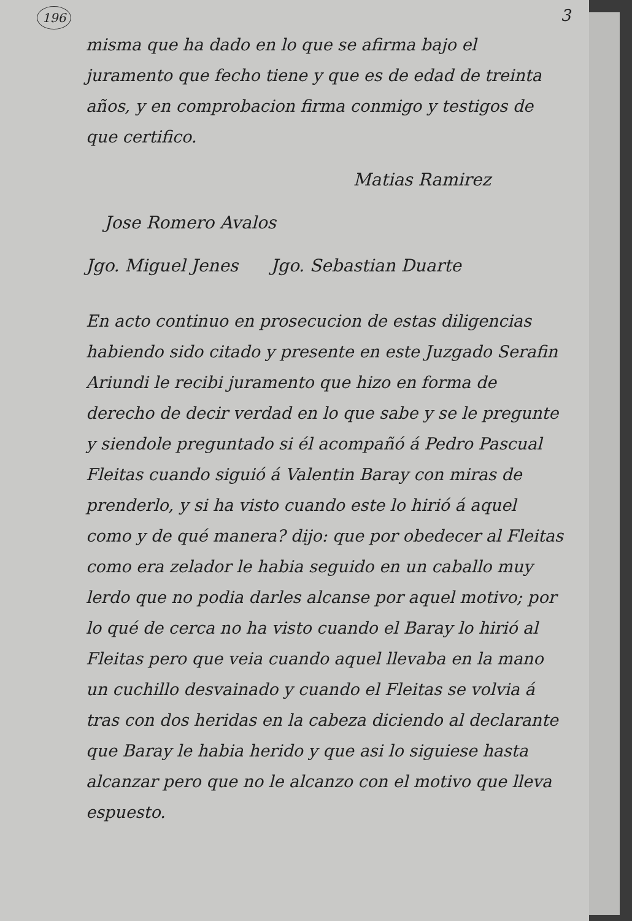196 3
misma que ha dado en lo que se afirma bajo el juramento que fecho tiene y que es de edad de treinta años, y en comprobacion firma conmigo y testigos de que certifico.
Matias Ramirez
Jose Romero Avalos
Jgo. Miguel Jenes Jgo. Sebastian Duarte
En acto continuo en prosecucion de estas diligencias habiendo sido citado y presente en este Juzgado Serafin Ariundi le recibi juramento que hizo en forma de derecho de decir verdad en lo que sabe y se le pregunte y siendole preguntado si él acompañó á Pedro Pascual Fleitas cuando siguió á Valentin Baray con miras de prenderlo, y si ha visto cuando este lo hirió á aquel como y de qué manera? dijo: que por obedecer al Fleitas como era zelador le habia seguido en un caballo muy lerdo que no podia darles alcanse por aquel motivo; por lo qué de cerca no ha visto cuando el Baray lo hirió al Fleitas pero que veia cuando aquel llevaba en la mano un cuchillo desvainado y cuando el Fleitas se volvia á tras con dos heridas en la cabeza diciendo al declarante que Baray le habia herido y que asi lo siguiese hasta alcanzar pero que no le alcanzo con el motivo que lleva espuesto.